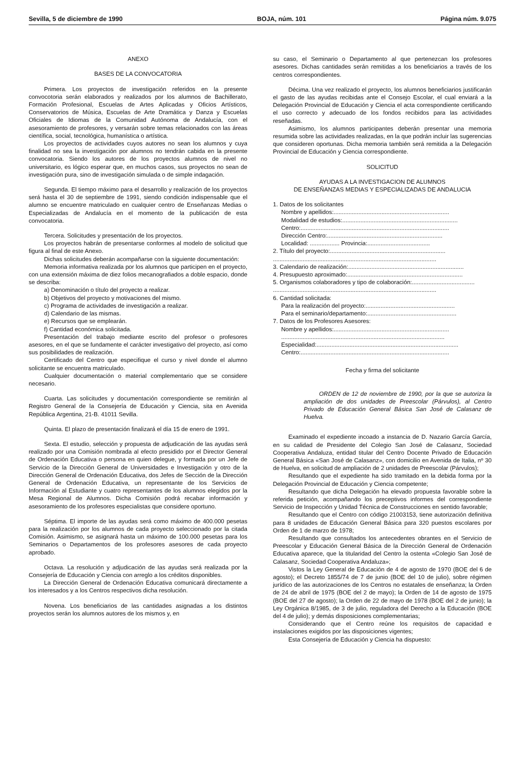Sevilla, 5 de diciembre de 1990 BOJA, núm. 101 Página núm. 9.075
ANEXO
BASES DE LA CONVOCATORIA
Primera. Los proyectos de investigación referidos en la presente convocotoria serán elaborados y realizados por los alumnos de Bachillerato, Formación Profesional, Escuelas de Artes Aplicadas y Oficios Artísticos, Conservatorios de Música, Escuelas de Arte Dramática y Danza y Escuelas Oficiales de Idiomas de la Comunidad Autónoma de Andalucía, con el asesoramiento de profesores, y versarán sobre temas relacionados con las áreas científica, social, tecnológica, humanística o artística.
Los proyectos de actividades cuyos autores no sean los alumnos y cuya finalidad no sea la investigación por alumnos no tendrán cabida en la presente convocatoria. Siendo los autores de los proyectos alumnos de nivel no universitario, es lógico esperar que, en muchos casos, sus proyectos no sean de investigación pura, sino de investigación simulada o de simple indagación.
Segunda. El tiempo máximo para el desarrollo y realización de los proyectos será hasta el 30 de septiembre de 1991, siendo condición indispensable que el alumno se encuentre matriculado en cualquier centro de Enseñanzas Medias o Especializadas de Andalucía en el momento de la publicación de esta convocatoria.
Tercera. Solicitudes y presentación de los proyectos.
Los proyectos habrán de presentarse conformes al modelo de solicitud que figura al final de este Anexo.
Dichas solicitudes deberán acompañarse con la siguiente documentación:
Memoria informativa realizada por los alumnos que participen en el proyecto, con una extensión máxima de diez folios mecanografiados a doble espacio, donde se describa:
a) Denominación o título del proyecto a realizar.
b) Objetivos del proyecto y motivaciones del mismo.
c) Programa de actividades de investigación a realizar.
d) Calendario de las mismas.
e) Recursos que se emplearán.
f) Cantidad económica solicitada.
Presentación del trabajo mediante escrito del profesor o profesores asesores, en el que se fundamente el carácter investigativo del proyecto, así como sus posibilidades de realización.
Certificado del Centro que especifique el curso y nivel donde el alumno solicitante se encuentra matriculado.
Cualquier documentación o material complementario que se considere necesario.
Cuarta. Las solicitudes y documentación correspondiente se remitirán al Registro General de la Consejería de Educación y Ciencia, sita en Avenida República Argentina, 21-B. 41011 Sevilla.
Quinta. El plazo de presentación finalizará el día 15 de enero de 1991.
Sexta. El estudio, selección y propuesta de adjudicación de las ayudas será realizado por una Comisión nombrada al efecto presidido por el Director General de Ordenación Educativa o persona en quien delegue, y formada por un Jefe de Servicio de la Dirección General de Universidades e Investigación y otro de la Dirección General de Ordenación Educativa, dos Jefes de Sección de la Dirección General de Ordenación Educativa, un representante de los Servicios de Información al Estudiante y cuatro representantes de los alumnos elegidos por la Mesa Regional de Alumnos. Dicha Comisión podrá recabar información y asesoramiento de los profesores especialistas que considere oportuno.
Séptima. El importe de las ayudas será como máximo de 400.000 pesetas para la realización por los alumnos de cada proyecto seleccionado por la citada Comisión. Asimismo, se asignará hasta un máximo de 100.000 pesetas para los Seminarios o Departamentos de los profesores asesores de cada proyecto aprobado.
Octava. La resolución y adjudicación de las ayudas será realizada por la Consejería de Educación y Ciencia con arreglo a los créditos disponibles.
La Dirección General de Ordenación Educativa comunicará directamente a los interesados y a los Centros respectivos dicha resolución.
Novena. Los beneficiarios de las cantidades asignadas a los distintos proyectos serán los alumnos autores de los mismos y, en
su caso, el Seminario o Departamento al que pertenezcan los profesores asesores. Dichas cantidades serán remitidas a los beneficiarios a través de los centros correspondientes.
Décima. Una vez realizado el proyecto, los alumnos beneficiarios justificarán el gasto de las ayudas recibidas ante el Consejo Escolar, el cual enviará a la Delegación Provincial de Educación y Ciencia el acta correspondiente certificando el uso correcto y adecuado de los fondos recibidos para las actividades reseñadas.
Asimismo, los alumnos participantes deberán presentar una memoria resumida sobre las actividades realizadas, en la que podrán incluir las sugerencias que consideren oportunas. Dicha memoria también será remitida a la Delegación Provincial de Educación y Ciencia correspondiente.
SOLICITUD
AYUDAS A LA INVESTIGACION DE ALUMNOS
DE ENSEÑANZAS MEDIAS Y ESPECIALIZADAS DE ANDALUCIA
1. Datos de los solicitantes
Nombre y apellidos: ......................................................................
Modalidad de estudios: ......................................................................
Centro: ..........................................................................................
Dirección Centro: ......................................................................
Localidad: .................. Provincia: ......................................
2. Título del proyecto: ......................................................................
...................................................................................................
3. Calendario de realización: ......................................................................
4. Presupuesto aproximado: ......................................................................
5. Organismos colaboradores y tipo de colaboración: ......................................
...................................................................................................
6. Cantidad solicitada:
Para la realización del proyecto: ......................................................
Para el seminario/departamento: ......................................................
7. Datos de los Profesores Asesores:
Nombre y apellidos: ......................................................................
...................................................................................................
Especialidad: ......................................................................................
Centro: ..........................................................................................
Fecha y firma del solicitante
ORDEN de 12 de noviembre de 1990, por la que se autoriza la ampliación de dos unidades de Preescolar (Párvulos), al Centro Privado de Educación General Básica San José de Calasanz de Huelva.
Examinado el expediente incoado a instancia de D. Nazario García García, en su calidad de Presidente del Colegio San José de Calasanz, Sociedad Cooperativa Andaluza, entidad titular del Centro Docente Privado de Educación General Básica «San José de Calasanz», con domicilio en Avenida de Italia, nº 30 de Huelva, en solicitud de ampliación de 2 unidades de Preescolar (Párvulos);
Resultando que el expediente ha sido tramitado en la debida forma por la Delegación Provincial de Educación y Ciencia competente;
Resultando que dicha Delegación ha elevado propuesta favorable sobre la referida petición, acompañando los preceptivos informes del correspondiente Servicio de Inspección y Unidad Técnica de Construcciones en sentido favorable;
Resultando que el Centro con código 21003153, tiene autorización definitiva para 8 unidades de Educación General Básica para 320 puestos escolares por Orden de 1 de marzo de 1978;
Resultando que consultados los antecedentes obrantes en el Servicio de Preescolar y Educación General Básica de la Dirección General de Ordenación Educativa aparece, que la titularidad del Centro la ostenta «Colegio San José de Calasanz, Sociedad Cooperativa Andaluza»;
Vistos la Ley General de Educación de 4 de agosto de 1970 (BOE del 6 de agosto); el Decreto 1855/74 de 7 de junio (BOE del 10 de julio), sobre régimen jurídico de las autorizaciones de los Centros no estatales de enseñanza; la Orden de 24 de abril de 1975 (BOE del 2 de mayo); la Orden de 14 de agosto de 1975 (BOE del 27 de agosto); la Orden de 22 de mayo de 1978 (BOE del 2 de junio); la Ley Orgánica 8/1985, de 3 de julio, reguladora del Derecho a la Educación (BOE del 4 de julio); y demás disposiciones complementarias;
Considerando que el Centro reúne los requisitos de capacidad e instalaciones exigidos por las disposiciones vigentes;
Esta Consejería de Educación y Ciencia ha dispuesto: